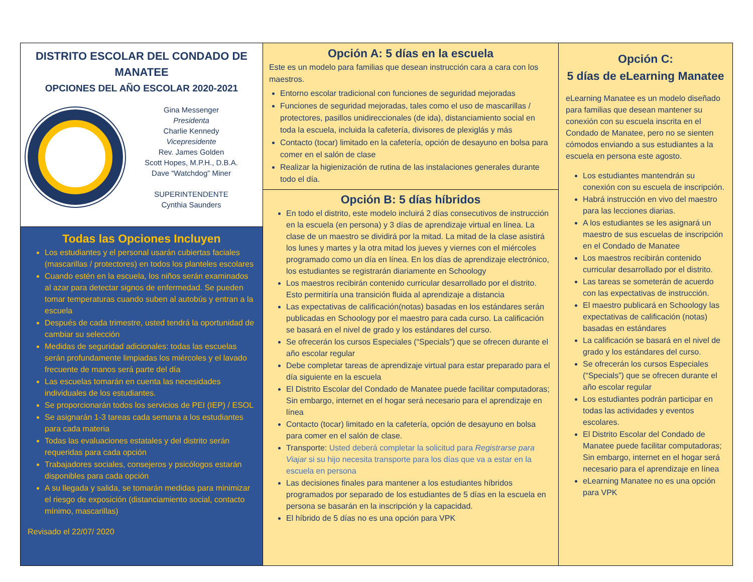DISTRITO ESCOLAR DEL CONDADO DE MANATEE
OPCIONES DEL AÑO ESCOLAR 2020-2021
Gina Messenger
Presidenta
Charlie Kennedy
Vicepresidente
Rev. James Golden
Scott Hopes, M.P.H., D.B.A.
Dave “Watchdog” Miner
SUPERINTENDENTE
Cynthia Saunders
Todas las Opciones Incluyen
Los estudiantes y el personal usarán cubiertas faciales (mascarillas / protectores) en todos los planteles escolares
Cuando estén en la escuela, los niños serán examinados al azar para detectar signos de enfermedad. Se pueden tomar temperaturas cuando suben al autobús y entran a la escuela
Después de cada trimestre, usted tendrá la oportunidad de cambiar su selección
Medidas de seguridad adicionales: todas las escuelas serán profundamente limpiadas los miércoles y el lavado frecuente de manos será parte del día
Las escuelas tomarán en cuenta las necesidades individuales de los estudiantes.
Se proporcionarán todos los servicios de PEI (IEP) / ESOL
Se asignarán 1-3 tareas cada semana a los estudiantes para cada materia
Todas las evaluaciones estatales y del distrito serán requeridas para cada opción
Trabajadores sociales, consejeros y psicólogos estarán disponibles para cada opción
A su llegada y salida, se tomarán medidas para minimizar el riesgo de exposición (distanciamiento social, contacto mínimo, mascarillas)
Revisado el 22/07/ 2020
Opción A: 5 días en la escuela
Este es un modelo para familias que desean instrucción cara a cara con los maestros.
Entorno escolar tradicional con funciones de seguridad mejoradas
Funciones de seguridad mejoradas, tales como el uso de mascarillas / protectores, pasillos unidireccionales (de ida), distanciamiento social en toda la escuela, incluida la cafetería, divisores de plexiglás y más
Contacto (tocar) limitado en la cafetería, opción de desayuno en bolsa para comer en el salón de clase
Realizar la higienización de rutina de las instalaciones generales durante todo el día.
Opción B: 5 días híbridos
En todo el distrito, este modelo incluirá 2 días consecutivos de instrucción en la escuela (en persona) y 3 días de aprendizaje virtual en línea. La clase de un maestro se dividirá por la mitad. La mitad de la clase asistirá los lunes y martes y la otra mitad los jueves y viernes con el miércoles programado como un día en línea. En los días de aprendizaje electrónico, los estudiantes se registrarán diariamente en Schoology
Los maestros recibirán contenido curricular desarrollado por el distrito. Esto permitiría una transición fluida al aprendizaje a distancia
Las expectativas de calificación(notas) basadas en los estándares serán publicadas en Schoology por el maestro para cada curso. La calificación se basará en el nivel de grado y los estándares del curso.
Se ofrecerán los cursos Especiales (“Specials”) que se ofrecen durante el año escolar regular
Debe completar tareas de aprendizaje virtual para estar preparado para el día siguiente en la escuela
El Distrito Escolar del Condado de Manatee puede facilitar computadoras; Sin embargo, internet en el hogar será necesario para el aprendizaje en línea
Contacto (tocar) limitado en la cafetería, opción de desayuno en bolsa para comer en el salón de clase.
Transporte: Usted deberá completar la solicitud para Registrarse para Viajar si su hijo necesita transporte para los días que va a estar en la escuela en persona
Las decisiones finales para mantener a los estudiantes híbridos programados por separado de los estudiantes de 5 días en la escuela en persona se basarán en la inscripción y la capacidad.
El híbrido de 5 días no es una opción para VPK
Opción C:
5 días de eLearning Manatee
eLearning Manatee es un modelo diseñado para familias que desean mantener su conexión con su escuela inscrita en el Condado de Manatee, pero no se sienten cómodos enviando a sus estudiantes a la escuela en persona este agosto.
Los estudiantes mantendrán su conexión con su escuela de inscripción.
Habrá instrucción en vivo del maestro para las lecciones diarias.
A los estudiantes se les asignará un maestro de sus escuelas de inscripción en el Condado de Manatee
Los maestros recibirán contenido curricular desarrollado por el distrito.
Las tareas se someterán de acuerdo con las expectativas de instrucción.
El maestro publicará en Schoology las expectativas de calificación (notas) basadas en estándares
La calificación se basará en el nivel de grado y los estándares del curso.
Se ofrecerán los cursos Especiales (“Specials”) que se ofrecen durante el año escolar regular
Los estudiantes podrán participar en todas las actividades y eventos escolares.
El Distrito Escolar del Condado de Manatee puede facilitar computadoras; Sin embargo, internet en el hogar será necesario para el aprendizaje en línea
eLearning Manatee no es una opción para VPK